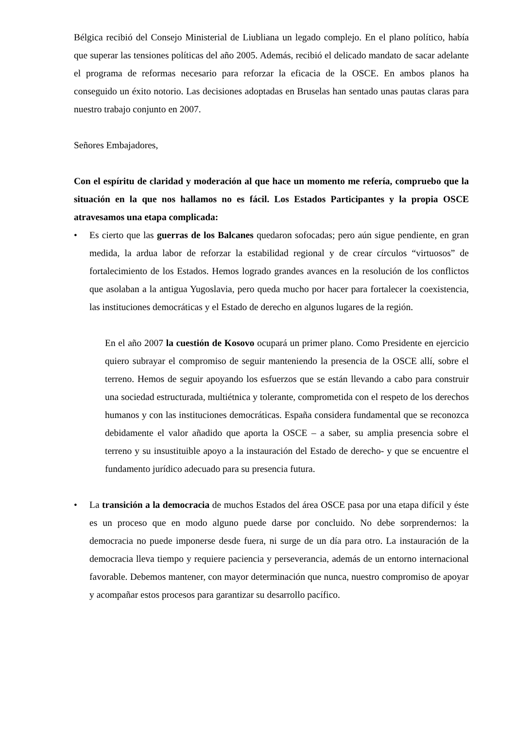Bélgica recibió del Consejo Ministerial de Liubliana un legado complejo. En el plano político, había que superar las tensiones políticas del año 2005. Además, recibió el delicado mandato de sacar adelante el programa de reformas necesario para reforzar la eficacia de la OSCE. En ambos planos ha conseguido un éxito notorio. Las decisiones adoptadas en Bruselas han sentado unas pautas claras para nuestro trabajo conjunto en 2007.
Señores Embajadores,
Con el espíritu de claridad y moderación al que hace un momento me refería, compruebo que la situación en la que nos hallamos no es fácil. Los Estados Participantes y la propia OSCE atravesamos una etapa complicada:
• Es cierto que las guerras de los Balcanes quedaron sofocadas; pero aún sigue pendiente, en gran medida, la ardua labor de reforzar la estabilidad regional y de crear círculos “virtuosos” de fortalecimiento de los Estados. Hemos logrado grandes avances en la resolución de los conflictos que asolaban a la antigua Yugoslavia, pero queda mucho por hacer para fortalecer la coexistencia, las instituciones democráticas y el Estado de derecho en algunos lugares de la región.
En el año 2007 la cuestión de Kosovo ocupará un primer plano. Como Presidente en ejercicio quiero subrayar el compromiso de seguir manteniendo la presencia de la OSCE allí, sobre el terreno. Hemos de seguir apoyando los esfuerzos que se están llevando a cabo para construir una sociedad estructurada, multiétnica y tolerante, comprometida con el respeto de los derechos humanos y con las instituciones democráticas. España considera fundamental que se reconozca debidamente el valor añadido que aporta la OSCE – a saber, su amplia presencia sobre el terreno y su insustituible apoyo a la instauración del Estado de derecho- y que se encuentre el fundamento jurídico adecuado para su presencia futura.
• La transición a la democracia de muchos Estados del área OSCE pasa por una etapa difícil y éste es un proceso que en modo alguno puede darse por concluido. No debe sorprendernos: la democracia no puede imponerse desde fuera, ni surge de un día para otro. La instauración de la democracia lleva tiempo y requiere paciencia y perseverancia, además de un entorno internacional favorable. Debemos mantener, con mayor determinación que nunca, nuestro compromiso de apoyar y acompañar estos procesos para garantizar su desarrollo pacífico.